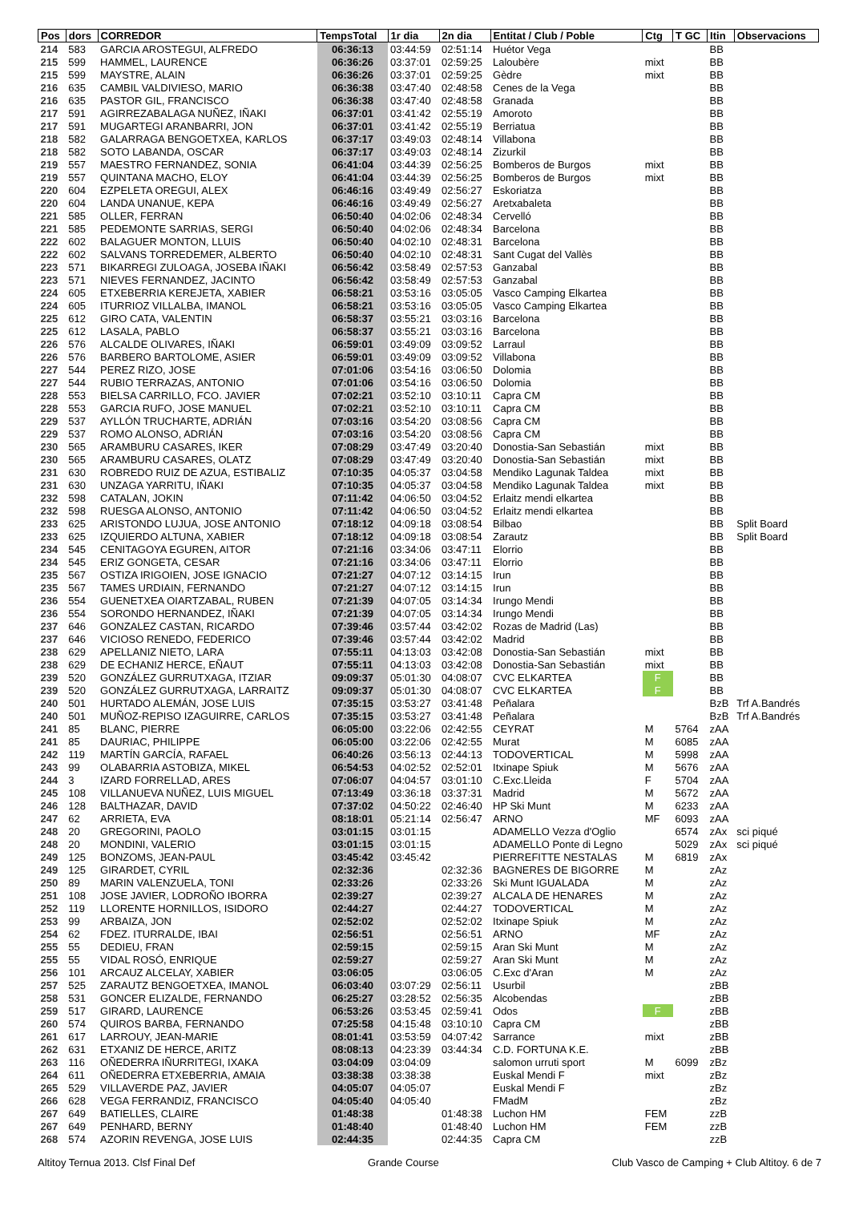| Pos | dors | CORREDOR | TempsTotal | 1r dia | 2n dia | Entitat / Club / Poble | Ctg | T GC | Itin | Observacions |
| --- | --- | --- | --- | --- | --- | --- | --- | --- | --- | --- |
| 214 | 583 | GARCIA AROSTEGUI, ALFREDO | 06:36:13 | 03:44:59 | 02:51:14 | Huétor Vega | | | BB | |
| 215 | 599 | HAMMEL, LAURENCE | 06:36:26 | 03:37:01 | 02:59:25 | Laloubère | mixt | | BB | |
| 215 | 599 | MAYSTRE, ALAIN | 06:36:26 | 03:37:01 | 02:59:25 | Gèdre | mixt | | BB | |
| 216 | 635 | CAMBIL VALDIVIESO, MARIO | 06:36:38 | 03:47:40 | 02:48:58 | Cenes de la Vega | | | BB | |
| 216 | 635 | PASTOR GIL, FRANCISCO | 06:36:38 | 03:47:40 | 02:48:58 | Granada | | | BB | |
| 217 | 591 | AGIRREZABALAGA NUÑEZ, IÑAKI | 06:37:01 | 03:41:42 | 02:55:19 | Amoroto | | | BB | |
| 217 | 591 | MUGARTEGI ARANBARRI, JON | 06:37:01 | 03:41:42 | 02:55:19 | Berriatua | | | BB | |
| 218 | 582 | GALARRAGA BENGOETXEA, KARLOS | 06:37:17 | 03:49:03 | 02:48:14 | Villabona | | | BB | |
| 218 | 582 | SOTO LABANDA, OSCAR | 06:37:17 | 03:49:03 | 02:48:14 | Zizurkil | | | BB | |
| 219 | 557 | MAESTRO FERNANDEZ, SONIA | 06:41:04 | 03:44:39 | 02:56:25 | Bomberos de Burgos | mixt | | BB | |
| 219 | 557 | QUINTANA MACHO, ELOY | 06:41:04 | 03:44:39 | 02:56:25 | Bomberos de Burgos | mixt | | BB | |
| 220 | 604 | EZPELETA OREGUI, ALEX | 06:46:16 | 03:49:49 | 02:56:27 | Eskoriatza | | | BB | |
| 220 | 604 | LANDA UNANUE, KEPA | 06:46:16 | 03:49:49 | 02:56:27 | Aretxabaleta | | | BB | |
| 221 | 585 | OLLER, FERRAN | 06:50:40 | 04:02:06 | 02:48:34 | Cervelló | | | BB | |
| 221 | 585 | PEDEMONTE SARRIAS, SERGI | 06:50:40 | 04:02:06 | 02:48:34 | Barcelona | | | BB | |
| 222 | 602 | BALAGUER MONTON, LLUIS | 06:50:40 | 04:02:10 | 02:48:31 | Barcelona | | | BB | |
| 222 | 602 | SALVANS TORREDEMER, ALBERTO | 06:50:40 | 04:02:10 | 02:48:31 | Sant Cugat del Vallès | | | BB | |
| 223 | 571 | BIKARREGI ZULOAGA, JOSEBA IÑAKI | 06:56:42 | 03:58:49 | 02:57:53 | Ganzabal | | | BB | |
| 223 | 571 | NIEVES FERNANDEZ, JACINTO | 06:56:42 | 03:58:49 | 02:57:53 | Ganzabal | | | BB | |
| 224 | 605 | ETXEBERRIA KEREJETA, XABIER | 06:58:21 | 03:53:16 | 03:05:05 | Vasco Camping Elkartea | | | BB | |
| 224 | 605 | ITURRIOZ VILLALBA, IMANOL | 06:58:21 | 03:53:16 | 03:05:05 | Vasco Camping Elkartea | | | BB | |
| 225 | 612 | GIRO CATA, VALENTIN | 06:58:37 | 03:55:21 | 03:03:16 | Barcelona | | | BB | |
| 225 | 612 | LASALA, PABLO | 06:58:37 | 03:55:21 | 03:03:16 | Barcelona | | | BB | |
| 226 | 576 | ALCALDE OLIVARES, IÑAKI | 06:59:01 | 03:49:09 | 03:09:52 | Larraul | | | BB | |
| 226 | 576 | BARBERO BARTOLOME, ASIER | 06:59:01 | 03:49:09 | 03:09:52 | Villabona | | | BB | |
| 227 | 544 | PEREZ RIZO, JOSE | 07:01:06 | 03:54:16 | 03:06:50 | Dolomia | | | BB | |
| 227 | 544 | RUBIO TERRAZAS, ANTONIO | 07:01:06 | 03:54:16 | 03:06:50 | Dolomia | | | BB | |
| 228 | 553 | BIELSA CARRILLO, FCO. JAVIER | 07:02:21 | 03:52:10 | 03:10:11 | Capra CM | | | BB | |
| 228 | 553 | GARCIA RUFO, JOSE MANUEL | 07:02:21 | 03:52:10 | 03:10:11 | Capra CM | | | BB | |
| 229 | 537 | AYLLÓN TRUCHARTE, ADRIÁN | 07:03:16 | 03:54:20 | 03:08:56 | Capra CM | | | BB | |
| 229 | 537 | ROMO ALONSO, ADRIÁN | 07:03:16 | 03:54:20 | 03:08:56 | Capra CM | | | BB | |
| 230 | 565 | ARAMBURU CASARES, IKER | 07:08:29 | 03:47:49 | 03:20:40 | Donostia-San Sebastián | mixt | | BB | |
| 230 | 565 | ARAMBURU CASARES, OLATZ | 07:08:29 | 03:47:49 | 03:20:40 | Donostia-San Sebastián | mixt | | BB | |
| 231 | 630 | ROBREDO RUIZ DE AZUA, ESTIBALIZ | 07:10:35 | 04:05:37 | 03:04:58 | Mendiko Lagunak Taldea | mixt | | BB | |
| 231 | 630 | UNZAGA YARRITU, IÑAKI | 07:10:35 | 04:05:37 | 03:04:58 | Mendiko Lagunak Taldea | mixt | | BB | |
| 232 | 598 | CATALAN, JOKIN | 07:11:42 | 04:06:50 | 03:04:52 | Erlaitz mendi elkartea | | | BB | |
| 232 | 598 | RUESGA ALONSO, ANTONIO | 07:11:42 | 04:06:50 | 03:04:52 | Erlaitz mendi elkartea | | | BB | |
| 233 | 625 | ARISTONDO LUJUA, JOSE ANTONIO | 07:18:12 | 04:09:18 | 03:08:54 | Bilbao | | | BB | Split Board |
| 233 | 625 | IZQUIERDO ALTUNA, XABIER | 07:18:12 | 04:09:18 | 03:08:54 | Zarautz | | | BB | Split Board |
| 234 | 545 | CENITAGOYA EGUREN, AITOR | 07:21:16 | 03:34:06 | 03:47:11 | Elorrio | | | BB | |
| 234 | 545 | ERIZ GONGETA, CESAR | 07:21:16 | 03:34:06 | 03:47:11 | Elorrio | | | BB | |
| 235 | 567 | OSTIZA IRIGOIEN, JOSE IGNACIO | 07:21:27 | 04:07:12 | 03:14:15 | Irun | | | BB | |
| 235 | 567 | TAMES URDIAIN, FERNANDO | 07:21:27 | 04:07:12 | 03:14:15 | Irun | | | BB | |
| 236 | 554 | GUENETXEA OIARTZABAL, RUBEN | 07:21:39 | 04:07:05 | 03:14:34 | Irungo Mendi | | | BB | |
| 236 | 554 | SORONDO HERNANDEZ, IÑAKI | 07:21:39 | 04:07:05 | 03:14:34 | Irungo Mendi | | | BB | |
| 237 | 646 | GONZALEZ CASTAN, RICARDO | 07:39:46 | 03:57:44 | 03:42:02 | Rozas de Madrid (Las) | | | BB | |
| 237 | 646 | VICIOSO RENEDO, FEDERICO | 07:39:46 | 03:57:44 | 03:42:02 | Madrid | | | BB | |
| 238 | 629 | APELLANIZ NIETO, LARA | 07:55:11 | 04:13:03 | 03:42:08 | Donostia-San Sebastián | mixt | | BB | |
| 238 | 629 | DE ECHANIZ HERCE, EÑAUT | 07:55:11 | 04:13:03 | 03:42:08 | Donostia-San Sebastián | mixt | | BB | |
| 239 | 520 | GONZÁLEZ GURRUTXAGA, ITZIAR | 09:09:37 | 05:01:30 | 04:08:07 | CVC ELKARTEA | F | | BB | |
| 239 | 520 | GONZÁLEZ GURRUTXAGA, LARRAITZ | 09:09:37 | 05:01:30 | 04:08:07 | CVC ELKARTEA | F | | BB | |
| 240 | 501 | HURTADO ALEMÁN, JOSE LUIS | 07:35:15 | 03:53:27 | 03:41:48 | Peñalara | | | BzB | Trf A.Bandrés |
| 240 | 501 | MUÑOZ-REPISO IZAGUIRRE, CARLOS | 07:35:15 | 03:53:27 | 03:41:48 | Peñalara | | | BzB | Trf A.Bandrés |
| 241 | 85 | BLANC, PIERRE | 06:05:00 | 03:22:06 | 02:42:55 | CEYRAT | M | 5764 | zAA | |
| 241 | 85 | DAURIAC, PHILIPPE | 06:05:00 | 03:22:06 | 02:42:55 | Murat | M | 6085 | zAA | |
| 242 | 119 | MARTÍN GARCÍA, RAFAEL | 06:40:26 | 03:56:13 | 02:44:13 | TODOVERTICAL | M | 5998 | zAA | |
| 243 | 99 | OLABARRIA ASTOBIZA, MIKEL | 06:54:53 | 04:02:52 | 02:52:01 | Itxinape Spiuk | M | 5676 | zAA | |
| 244 | 3 | IZARD FORRELLAD, ARES | 07:06:07 | 04:04:57 | 03:01:10 | C.Exc.Lleida | F | 5704 | zAA | |
| 245 | 108 | VILLANUEVA NUÑEZ, LUIS MIGUEL | 07:13:49 | 03:36:18 | 03:37:31 | Madrid | M | 5672 | zAA | |
| 246 | 128 | BALTHAZAR, DAVID | 07:37:02 | 04:50:22 | 02:46:40 | HP Ski Munt | M | 6233 | zAA | |
| 247 | 62 | ARRIETA, EVA | 08:18:01 | 05:21:14 | 02:56:47 | ARNO | MF | 6093 | zAA | |
| 248 | 20 | GREGORINI, PAOLO | 03:01:15 | 03:01:15 | | ADAMELLO Vezza d'Oglio | | 6574 | zAx | sci piqué |
| 248 | 20 | MONDINI, VALERIO | 03:01:15 | 03:01:15 | | ADAMELLO Ponte di Legno | | 5029 | zAx | sci piqué |
| 249 | 125 | BONZOMS, JEAN-PAUL | 03:45:42 | 03:45:42 | | PIERREFITTE NESTALAS | M | 6819 | zAx | |
| 249 | 125 | GIRARDET, CYRIL | 02:32:36 | | 02:32:36 | BAGNERES DE BIGORRE | M | | zAz | |
| 250 | 89 | MARIN VALENZUELA, TONI | 02:33:26 | | 02:33:26 | Ski Munt IGUALADA | M | | zAz | |
| 251 | 108 | JOSE JAVIER, LODROÑO IBORRA | 02:39:27 | | 02:39:27 | ALCALA DE HENARES | M | | zAz | |
| 252 | 119 | LLORENTE HORNILLOS, ISIDORO | 02:44:27 | | 02:44:27 | TODOVERTICAL | M | | zAz | |
| 253 | 99 | ARBAIZA, JON | 02:52:02 | | 02:52:02 | Itxinape Spiuk | M | | zAz | |
| 254 | 62 | FDEZ. ITURRALDE, IBAI | 02:56:51 | | 02:56:51 | ARNO | MF | | zAz | |
| 255 | 55 | DEDIEU, FRAN | 02:59:15 | | 02:59:15 | Aran Ski Munt | M | | zAz | |
| 255 | 55 | VIDAL ROSÓ, ENRIQUE | 02:59:27 | | 02:59:27 | Aran Ski Munt | M | | zAz | |
| 256 | 101 | ARCAUZ ALCELAY, XABIER | 03:06:05 | | 03:06:05 | C.Exc d'Aran | M | | zAz | |
| 257 | 525 | ZARAUTZ BENGOETXEA, IMANOL | 06:03:40 | 03:07:29 | 02:56:11 | Usurbil | | | zBB | |
| 258 | 531 | GONCER ELIZALDE, FERNANDO | 06:25:27 | 03:28:52 | 02:56:35 | Alcobendas | | | zBB | |
| 259 | 517 | GIRARD, LAURENCE | 06:53:26 | 03:53:45 | 02:59:41 | Odos | F | | zBB | |
| 260 | 574 | QUIROS BARBA, FERNANDO | 07:25:58 | 04:15:48 | 03:10:10 | Capra CM | | | zBB | |
| 261 | 617 | LARROUY, JEAN-MARIE | 08:01:41 | 03:53:59 | 04:07:42 | Sarrance | mixt | | zBB | |
| 262 | 631 | ETXANIZ DE HERCE, ARITZ | 08:08:13 | 04:23:39 | 03:44:34 | C.D. FORTUNA K.E. | | | zBB | |
| 263 | 116 | OÑEDERRA IÑURRITEGI, IXAKA | 03:04:09 | 03:04:09 | | salomon urruti sport | M | 6099 | zBz | |
| 264 | 611 | OÑEDERRA ETXEBERRIA, AMAIA | 03:38:38 | 03:38:38 | | Euskal Mendi F | mixt | | zBz | |
| 265 | 529 | VILLAVERDE PAZ, JAVIER | 04:05:07 | 04:05:07 | | Euskal Mendi F | | | zBz | |
| 266 | 628 | VEGA FERRANDIZ, FRANCISCO | 04:05:40 | 04:05:40 | | FMadM | | | zBz | |
| 267 | 649 | BATIELLES, CLAIRE | 01:48:38 | | 01:48:38 | Luchon HM | FEM | | zzB | |
| 267 | 649 | PENHARD, BERNY | 01:48:40 | | 01:48:40 | Luchon HM | FEM | | zzB | |
| 268 | 574 | AZORIN REVENGA, JOSE LUIS | 02:44:35 | | 02:44:35 | Capra CM | | | zzB | |
Altitoy Ternua 2013. Clsf Final Def Grande Course Club Vasco de Camping + Club Altitoy. 6 de 7